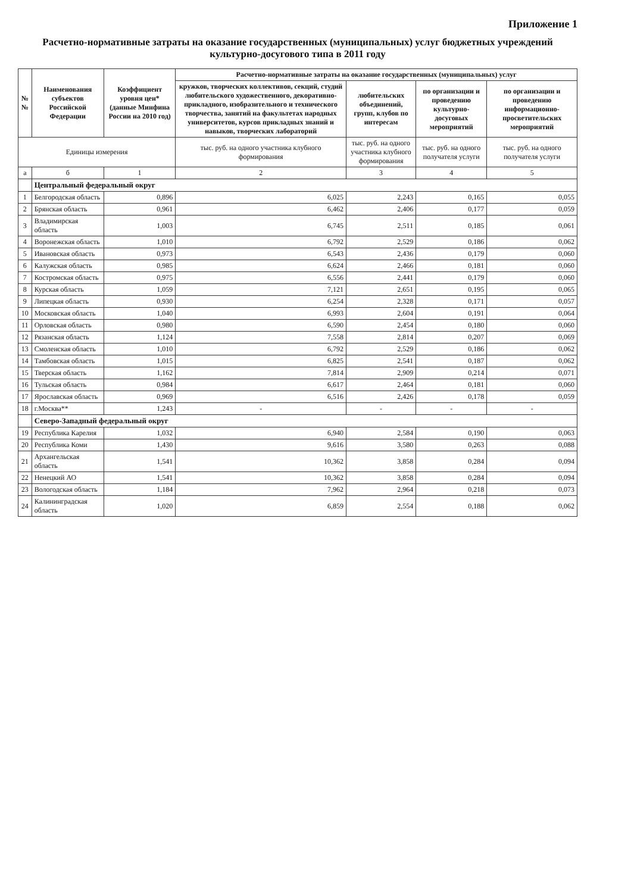Приложение 1
Расчетно-нормативные затраты на оказание государственных (муниципальных) услуг бюджетных учреждений
культурно-досугового типа в 2011 году
| №№ | Наименования субъектов Российской Федерации | Коэффициент уровня цен* (данные Минфина России на 2010 год) | Расчетно-нормативные затраты на оказание государственных (муниципальных) услуг | | | |
| --- | --- | --- | --- | --- | --- | --- |
| | | | кружков, творческих коллективов, секций, студий любительского художественного, декоративно-прикладного, изобразительного и технического творчества, занятий на факультетах народных университетов, курсов прикладных знаний и навыков, творческих лабораторий | любительских объединений, групп, клубов по интересам | по организации и проведению культурно-досуговых мероприятий | по организации и проведению информационно-просветительских мероприятий |
| Единицы измерения | | | тыс. руб. на одного участника клубного формирования | тыс. руб. на одного участника клубного формирования | тыс. руб. на одного получателя услуги | тыс. руб. на одного получателя услуги |
| а | б | 1 | 2 | 3 | 4 | 5 |
| | Центральный федеральный округ | | | | | |
| 1 | Белгородская область | 0,896 | 6,025 | 2,243 | 0,165 | 0,055 |
| 2 | Брянская область | 0,961 | 6,462 | 2,406 | 0,177 | 0,059 |
| 3 | Владимирская область | 1,003 | 6,745 | 2,511 | 0,185 | 0,061 |
| 4 | Воронежская область | 1,010 | 6,792 | 2,529 | 0,186 | 0,062 |
| 5 | Ивановская область | 0,973 | 6,543 | 2,436 | 0,179 | 0,060 |
| 6 | Калужская область | 0,985 | 6,624 | 2,466 | 0,181 | 0,060 |
| 7 | Костромская область | 0,975 | 6,556 | 2,441 | 0,179 | 0,060 |
| 8 | Курская область | 1,059 | 7,121 | 2,651 | 0,195 | 0,065 |
| 9 | Липецкая область | 0,930 | 6,254 | 2,328 | 0,171 | 0,057 |
| 10 | Московская область | 1,040 | 6,993 | 2,604 | 0,191 | 0,064 |
| 11 | Орловская область | 0,980 | 6,590 | 2,454 | 0,180 | 0,060 |
| 12 | Рязанская область | 1,124 | 7,558 | 2,814 | 0,207 | 0,069 |
| 13 | Смоленская область | 1,010 | 6,792 | 2,529 | 0,186 | 0,062 |
| 14 | Тамбовская область | 1,015 | 6,825 | 2,541 | 0,187 | 0,062 |
| 15 | Тверская область | 1,162 | 7,814 | 2,909 | 0,214 | 0,071 |
| 16 | Тульская область | 0,984 | 6,617 | 2,464 | 0,181 | 0,060 |
| 17 | Ярославская область | 0,969 | 6,516 | 2,426 | 0,178 | 0,059 |
| 18 | г.Москва** | 1,243 | - | - | - | - |
| | Северо-Западный федеральный округ | | | | | |
| 19 | Республика Карелия | 1,032 | 6,940 | 2,584 | 0,190 | 0,063 |
| 20 | Республика Коми | 1,430 | 9,616 | 3,580 | 0,263 | 0,088 |
| 21 | Архангельская область | 1,541 | 10,362 | 3,858 | 0,284 | 0,094 |
| 22 | Ненецкий АО | 1,541 | 10,362 | 3,858 | 0,284 | 0,094 |
| 23 | Вологодская область | 1,184 | 7,962 | 2,964 | 0,218 | 0,073 |
| 24 | Калининградская область | 1,020 | 6,859 | 2,554 | 0,188 | 0,062 |